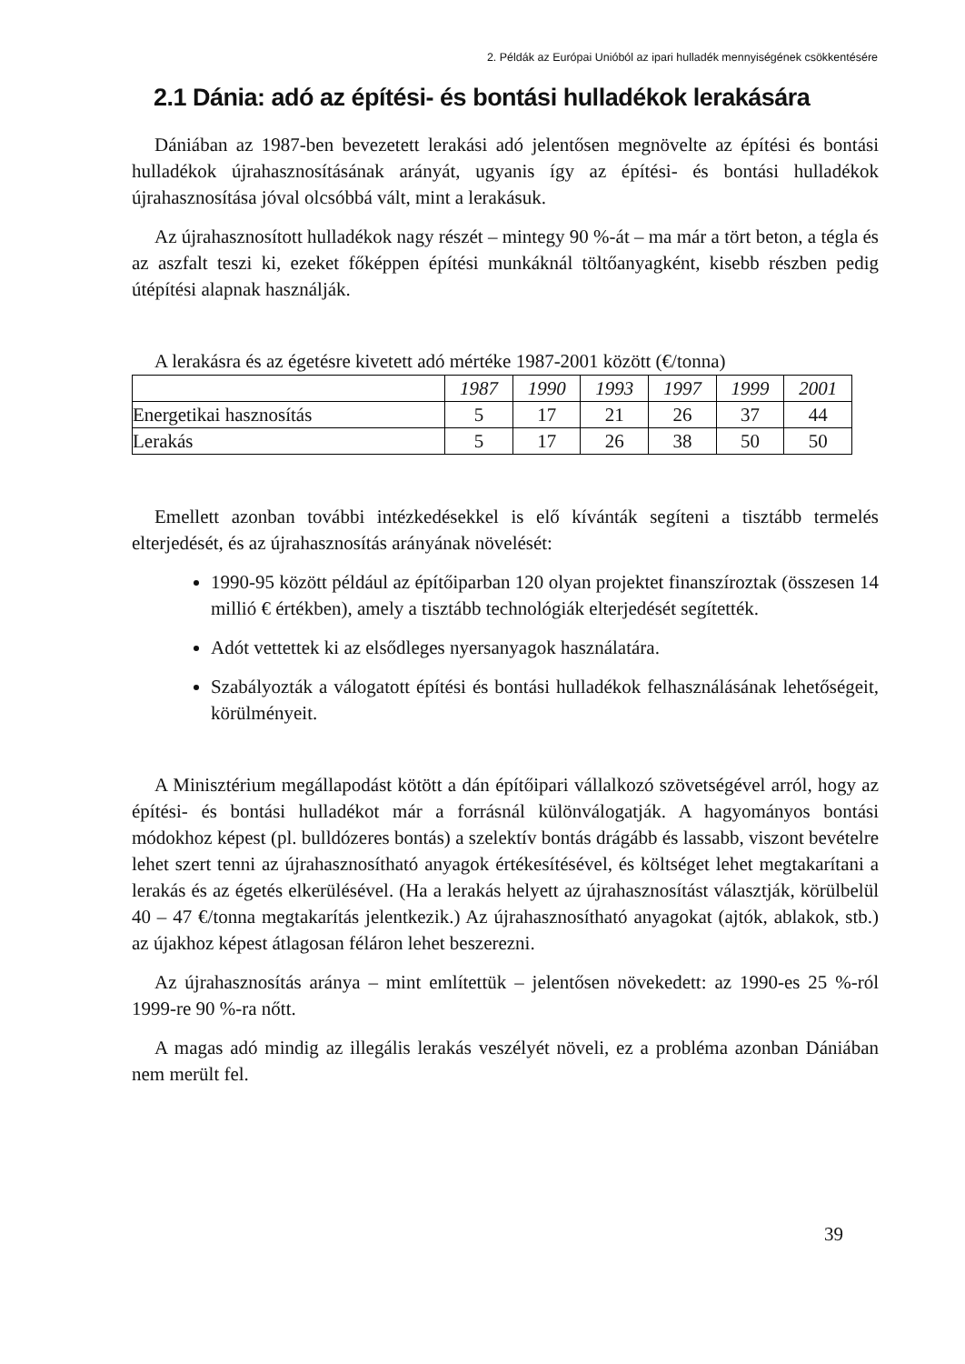2. Példák az Európai Unióból az ipari hulladék mennyiségének csökkentésére
2.1 Dánia: adó az építési- és bontási hulladékok lerakására
Dániában az 1987-ben bevezetett lerakási adó jelentősen megnövelte az építési és bontási hulladékok újrahasznosításának arányát, ugyanis így az építési- és bontási hulladékok újrahasznosítása jóval olcsóbbá vált, mint a lerakásuk.
Az újrahasznosított hulladékok nagy részét – mintegy 90 %-át – ma már a tört beton, a tégla és az aszfalt teszi ki, ezeket főképpen építési munkáknál töltőanyagként, kisebb részben pedig útépítési alapnak használják.
A lerakásra és az égetésre kivetett adó mértéke 1987-2001 között (€/tonna)
| | 1987 | 1990 | 1993 | 1997 | 1999 | 2001 |
| Energetikai hasznosítás | 5 | 17 | 21 | 26 | 37 | 44 |
| Lerakás | 5 | 17 | 26 | 38 | 50 | 50 |
Emellett azonban további intézkedésekkel is elő kívánták segíteni a tisztább termelés elterjedését, és az újrahasznosítás arányának növelését:
1990-95 között például az építőiparban 120 olyan projektet finanszíroztak (összesen 14 millió € értékben), amely a tisztább technológiák elterjedését segítették.
Adót vettettek ki az elsődleges nyersanyagok használatára.
Szabályozták a válogatott építési és bontási hulladékok felhasználásának lehetőségeit, körülményeit.
A Minisztérium megállapodást kötött a dán építőipari vállalkozó szövetségével arról, hogy az építési- és bontási hulladékot már a forrásnál különválogatják. A hagyományos bontási módokhoz képest (pl. bulldózeres bontás) a szelektív bontás drágább és lassabb, viszont bevételre lehet szert tenni az újrahasznosítható anyagok értékesítésével, és költséget lehet megtakarítani a lerakás és az égetés elkerülésével. (Ha a lerakás helyett az újrahasznosítást választják, körülbelül 40 – 47 €/tonna megtakarítás jelentkezik.) Az újrahasznosítható anyagokat (ajtók, ablakok, stb.) az újakhoz képest átlagosan féláron lehet beszerezni.
Az újrahasznosítás aránya – mint említettük – jelentősen növekedett: az 1990-es 25 %-ról 1999-re 90 %-ra nőtt.
A magas adó mindig az illegális lerakás veszélyét növeli, ez a probléma azonban Dániában nem merült fel.
39